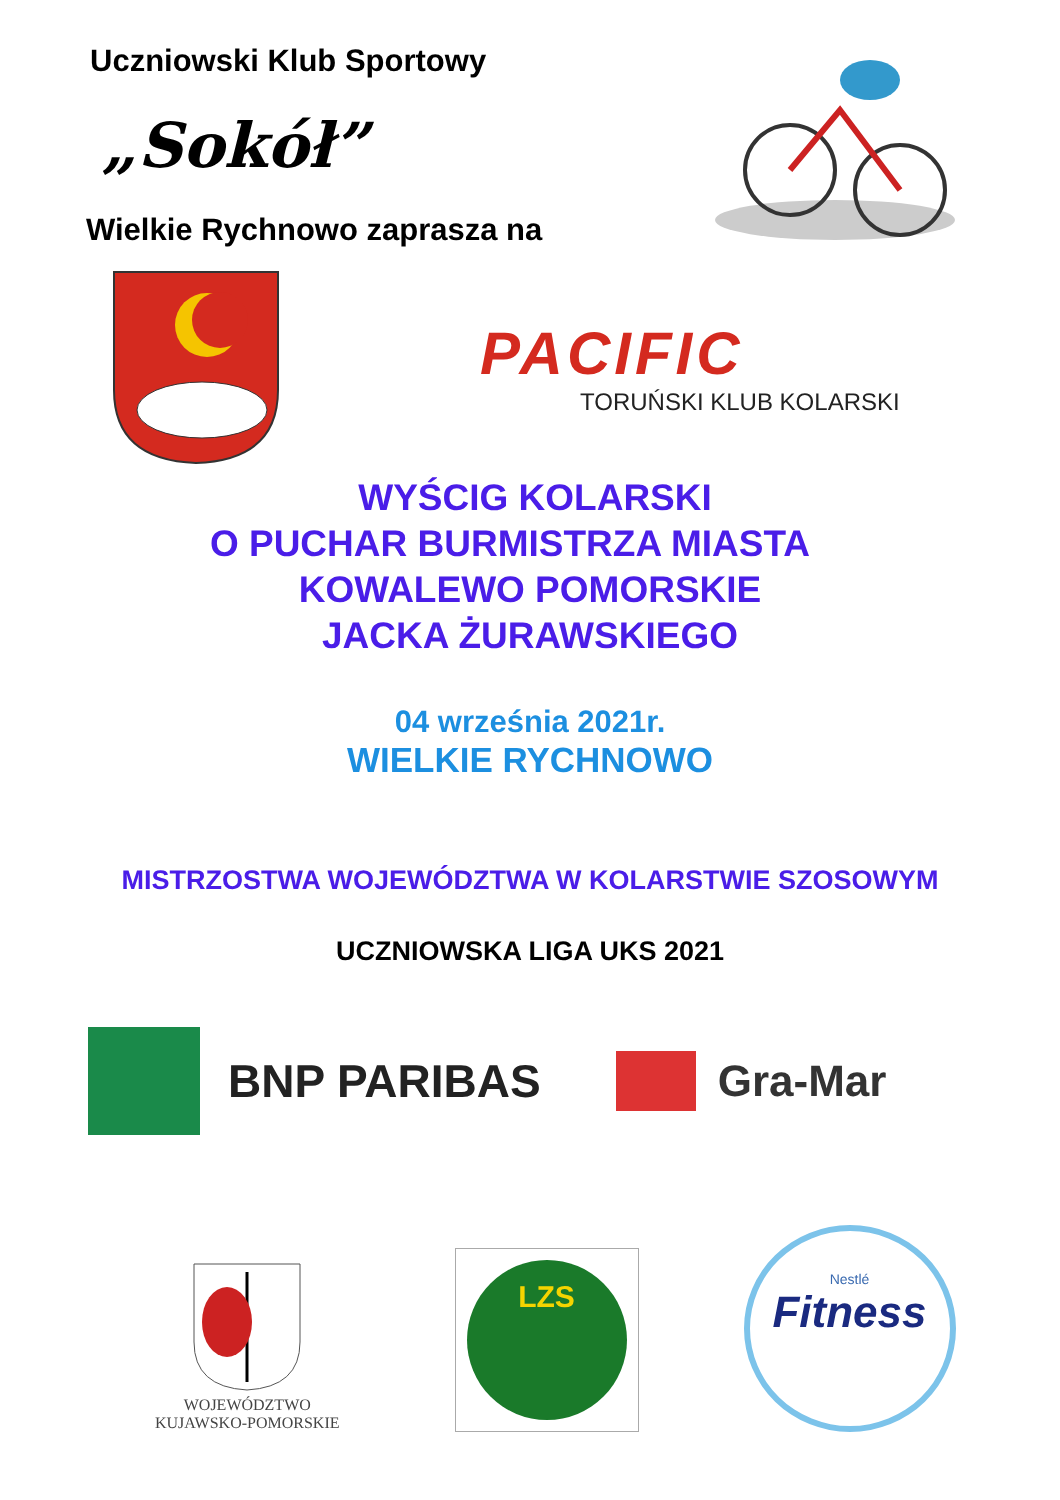Uczniowski Klub Sportowy
„Sokół”
Wielkie Rychnowo zaprasza na
PACIFIC
TORUŃSKI KLUB KOLARSKI
WYŚCIG KOLARSKI
O PUCHAR BURMISTRZA MIASTA
KOWALEWO POMORSKIE
JACKA ŻURAWSKIEGO
04 września 2021r.
WIELKIE RYCHNOWO
MISTRZOSTWA WOJEWÓDZTWA W KOLARSTWIE SZOSOWYM
UCZNIOWSKA LIGA UKS 2021
BNP PARIBAS Gra-Mar
WOJEWÓDZTWO
KUJAWSKO-POMORSKIE
LZS
Nestlé
Fitness